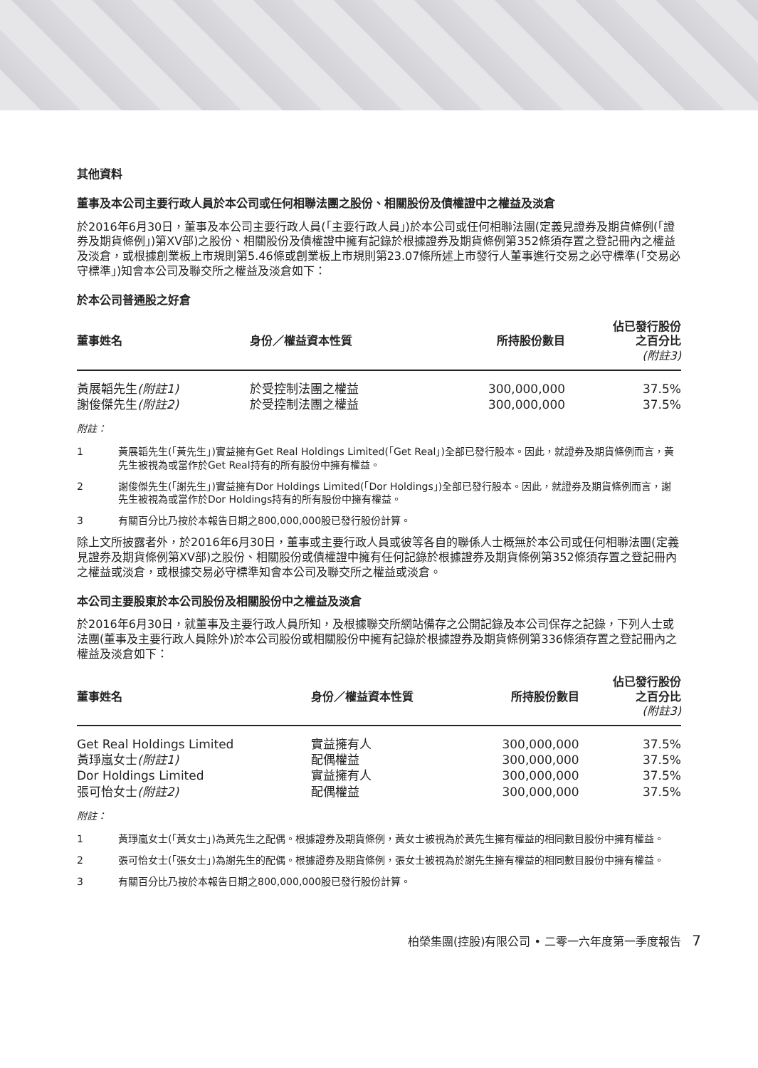其他資料
董事及本公司主要行政人員於本公司或任何相聯法團之股份、相關股份及債權證中之權益及淡倉
於2016年6月30日，董事及本公司主要行政人員(「主要行政人員」)於本公司或任何相聯法團(定義見證券及期貨條例(「證券及期貨條例」)第XV部)之股份、相關股份及債權證中擁有記錄於根據證券及期貨條例第352條須存置之登記冊內之權益及淡倉，或根據創業板上市規則第5.46條或創業板上市規則第23.07條所述上市發行人董事進行交易之必守標準(「交易必守標準」)知會本公司及聯交所之權益及淡倉如下：
於本公司普通股之好倉
| 董事姓名 | 身份／權益資本性質 | 所持股份數目 | 佔已發行股份 之百分比 (附註3) |
| --- | --- | --- | --- |
| 黃展韜先生 (附註1) | 於受控制法團之權益 | 300,000,000 | 37.5% |
| 謝俊傑先生 (附註2) | 於受控制法團之權益 | 300,000,000 | 37.5% |
附註：
1 黃展韜先生(「黃先生」)實益擁有Get Real Holdings Limited(「Get Real」)全部已發行股本。因此，就證券及期貨條例而言，黃先生被視為或當作於Get Real持有的所有股份中擁有權益。
2 謝俊傑先生(「謝先生」)實益擁有Dor Holdings Limited(「Dor Holdings」)全部已發行股本。因此，就證券及期貨條例而言，謝先生被視為或當作於Dor Holdings持有的所有股份中擁有權益。
3 有關百分比乃按於本報告日期之800,000,000股已發行股份計算。
除上文所披露者外，於2016年6月30日，董事或主要行政人員或彼等各自的聯係人士概無於本公司或任何相聯法團(定義見證券及期貨條例第XV部)之股份、相關股份或債權證中擁有任何記錄於根據證券及期貨條例第352條須存置之登記冊內之權益或淡倉，或根據交易必守標準知會本公司及聯交所之權益或淡倉。
本公司主要股東於本公司股份及相關股份中之權益及淡倉
於2016年6月30日，就董事及主要行政人員所知，及根據聯交所網站備存之公開記錄及本公司保存之記錄，下列人士或法團(董事及主要行政人員除外)於本公司股份或相關股份中擁有記錄於根據證券及期貨條例第336條須存置之登記冊內之權益及淡倉如下：
| 董事姓名 | 身份／權益資本性質 | 所持股份數目 | 佔已發行股份 之百分比 (附註3) |
| --- | --- | --- | --- |
| Get Real Holdings Limited | 實益擁有人 | 300,000,000 | 37.5% |
| 黃琤嵐女士 (附註1) | 配偶權益 | 300,000,000 | 37.5% |
| Dor Holdings Limited | 實益擁有人 | 300,000,000 | 37.5% |
| 張可怡女士 (附註2) | 配偶權益 | 300,000,000 | 37.5% |
附註：
1 黃琤嵐女士(「黃女士」)為黃先生之配偶。根據證券及期貨條例，黃女士被視為於黃先生擁有權益的相同數目股份中擁有權益。
2 張可怡女士(「張女士」)為謝先生的配偶。根據證券及期貨條例，張女士被視為於謝先生擁有權益的相同數目股份中擁有權益。
3 有關百分比乃按於本報告日期之800,000,000股已發行股份計算。
柏榮集團(控股)有限公司 • 二零一六年度第一季度報告 7